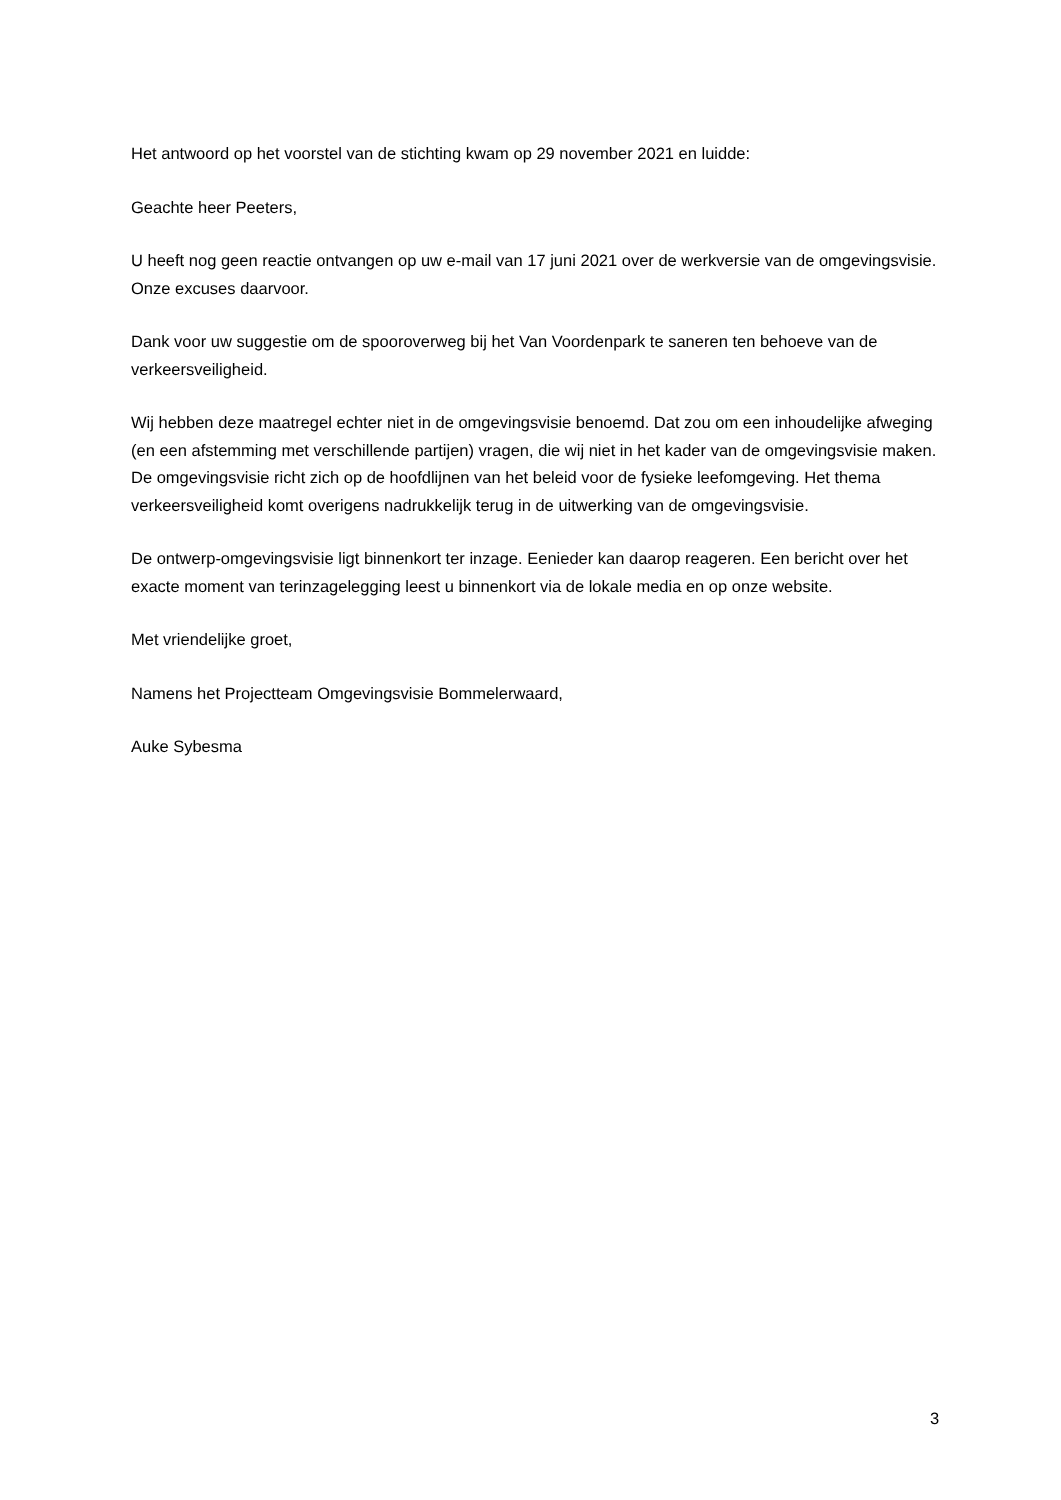Het antwoord op het voorstel van de stichting kwam op 29 november 2021 en luidde:
Geachte heer Peeters,
U heeft nog geen reactie ontvangen op uw e-mail van 17 juni 2021 over de werkversie van de omgevingsvisie. Onze excuses daarvoor.
Dank voor uw suggestie om de spooroverweg bij het Van Voordenpark te saneren ten behoeve van de verkeersveiligheid.
Wij hebben deze maatregel echter niet in de omgevingsvisie benoemd. Dat zou om een inhoudelijke afweging (en een afstemming met verschillende partijen) vragen, die wij niet in het kader van de omgevingsvisie maken. De omgevingsvisie richt zich op de hoofdlijnen van het beleid voor de fysieke leefomgeving. Het thema verkeersveiligheid komt overigens nadrukkelijk terug in de uitwerking van de omgevingsvisie.
De ontwerp-omgevingsvisie ligt binnenkort ter inzage. Eenieder kan daarop reageren. Een bericht over het exacte moment van terinzagelegging leest u binnenkort via de lokale media en op onze website.
Met vriendelijke groet,
Namens het Projectteam Omgevingsvisie Bommelerwaard,
Auke Sybesma
3